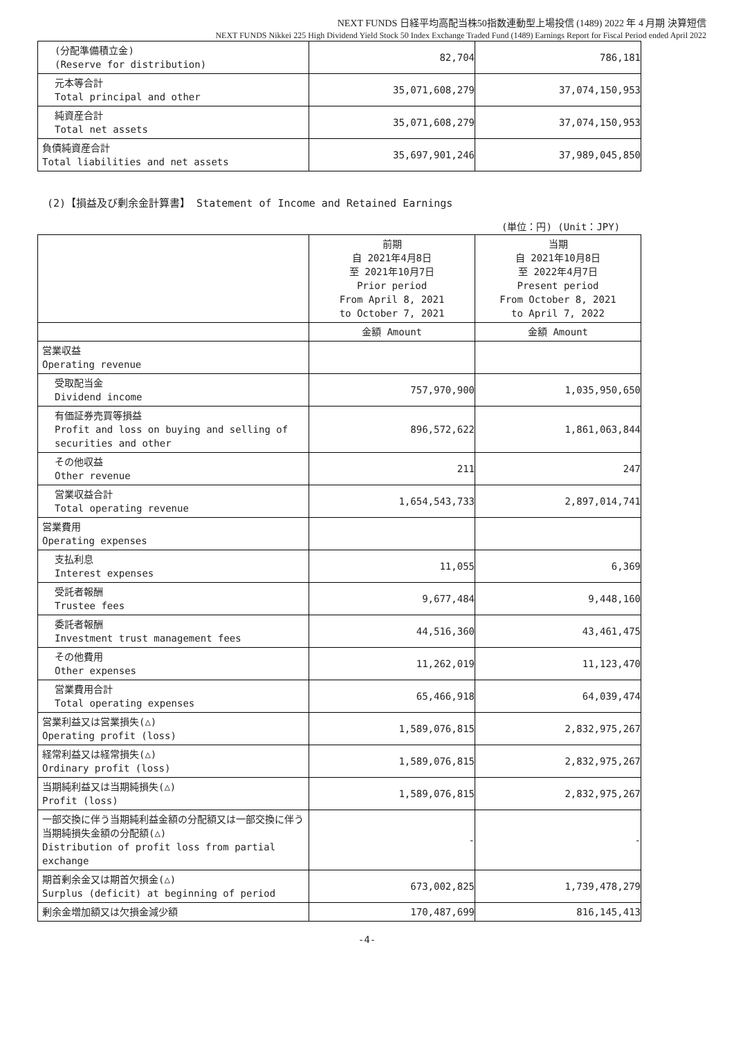NEXT FUNDS 日経平均高配当株50指数連動型上場投信 (1489) 2022 年 4 月期 決算短信
NEXT FUNDS Nikkei 225 High Dividend Yield Stock 50 Index Exchange Traded Fund (1489) Earnings Report for Fiscal Period ended April 2022
| (分配準備積立金) (Reserve for distribution) | 82,704 | 786,181 |
| 元本等合計 Total principal and other | 35,071,608,279 | 37,074,150,953 |
| 純資産合計 Total net assets | 35,071,608,279 | 37,074,150,953 |
| 負債純資産合計 Total liabilities and net assets | 35,697,901,246 | 37,989,045,850 |
(2)【損益及び剰余金計算書】 Statement of Income and Retained Earnings
(単位：円) (Unit：JPY)
| | 前期 自 2021年4月8日 至 2021年10月7日 Prior period From April 8, 2021 to October 7, 2021 | 当期 自 2021年10月8日 至 2022年4月7日 Present period From October 8, 2021 to April 7, 2022 |
| | 金額 Amount | 金額 Amount |
| 営業収益 Operating revenue | | |
| 受取配当金 Dividend income | 757,970,900 | 1,035,950,650 |
| 有価証券売買等損益 Profit and loss on buying and selling of securities and other | 896,572,622 | 1,861,063,844 |
| その他収益 Other revenue | 211 | 247 |
| 営業収益合計 Total operating revenue | 1,654,543,733 | 2,897,014,741 |
| 営業費用 Operating expenses | | |
| 支払利息 Interest expenses | 11,055 | 6,369 |
| 受託者報酬 Trustee fees | 9,677,484 | 9,448,160 |
| 委託者報酬 Investment trust management fees | 44,516,360 | 43,461,475 |
| その他費用 Other expenses | 11,262,019 | 11,123,470 |
| 営業費用合計 Total operating expenses | 65,466,918 | 64,039,474 |
| 営業利益又は営業損失(△) Operating profit (loss) | 1,589,076,815 | 2,832,975,267 |
| 経常利益又は経常損失(△) Ordinary profit (loss) | 1,589,076,815 | 2,832,975,267 |
| 当期純利益又は当期純損失(△) Profit (loss) | 1,589,076,815 | 2,832,975,267 |
| 一部交換に伴う当期純利益金額の分配額又は一部交換に伴う当期純損失金額の分配額(△) Distribution of profit loss from partial exchange | - | - |
| 期首剰余金又は期首欠損金(△) Surplus (deficit) at beginning of period | 673,002,825 | 1,739,478,279 |
| 剰余金増加額又は欠損金減少額 | 170,487,699 | 816,145,413 |
-4-